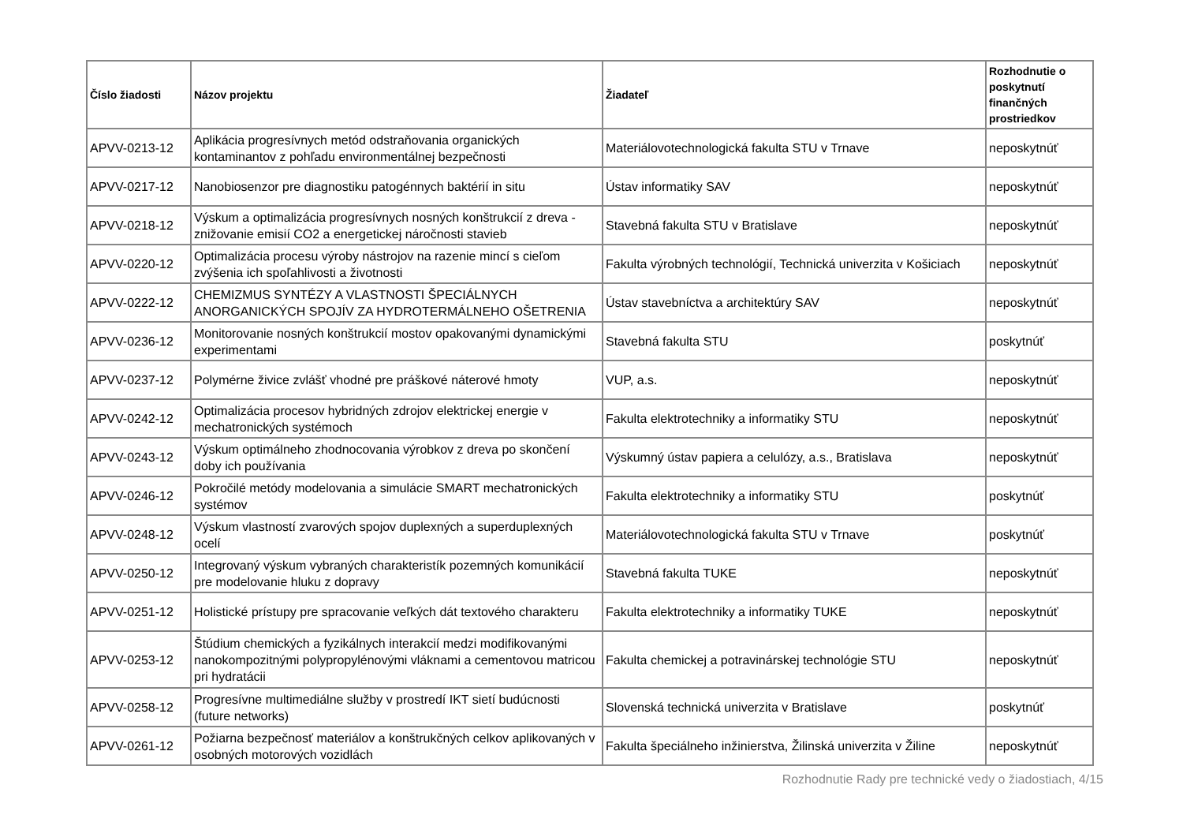| Číslo žiadosti | Názov projektu | Žiadateľ | Rozhodnutie o poskytnutí finančných prostriedkov |
| --- | --- | --- | --- |
| APVV-0213-12 | Aplikácia progresívnych metód odstraňovania organických kontaminantov z pohľadu environmentálnej bezpečnosti | Materiálovotechnologická fakulta STU v Trnave | neposkytnúť |
| APVV-0217-12 | Nanobiosenzor pre diagnostiku patogénnych baktérií in situ | Ústav informatiky SAV | neposkytnúť |
| APVV-0218-12 | Výskum a optimalizácia progresívnych nosných konštrukcií z dreva - znižovanie emisií CO2 a energetickej náročnosti stavieb | Stavebná fakulta STU v Bratislave | neposkytnúť |
| APVV-0220-12 | Optimalizácia procesu výroby nástrojov na razenie mincí s cieľom zvýšenia ich spoľahlivosti a životnosti | Fakulta výrobných technológií, Technická univerzita v Košiciach | neposkytnúť |
| APVV-0222-12 | CHEMIZMUS SYNTÉZY A VLASTNOSTI ŠPECIÁLNYCH ANORGANICKÝCH SPOJÍV ZA HYDROTERMÁLNEHO OŠETRENIA | Ústav stavebníctva a architektúry SAV | neposkytnúť |
| APVV-0236-12 | Monitorovanie nosných konštrukcií mostov opakovanými dynamickými experimentami | Stavebná fakulta STU | poskytnúť |
| APVV-0237-12 | Polymérne živice zvlášť vhodné pre práškové náterové hmoty | VUP, a.s. | neposkytnúť |
| APVV-0242-12 | Optimalizácia procesov hybridných zdrojov elektrickej energie v mechatronických systémoch | Fakulta elektrotechniky a informatiky STU | neposkytnúť |
| APVV-0243-12 | Výskum optimálneho zhodnocovania výrobkov z dreva po skončení doby ich používania | Výskumný ústav papiera a celulózy, a.s., Bratislava | neposkytnúť |
| APVV-0246-12 | Pokročilé metódy modelovania a simulácie SMART mechatronických systémov | Fakulta elektrotechniky a informatiky STU | poskytnúť |
| APVV-0248-12 | Výskum vlastností zvarových spojov duplexných a superduplexných ocelí | Materiálovotechnologická fakulta STU v Trnave | poskytnúť |
| APVV-0250-12 | Integrovaný výskum vybraných charakteristík pozemných komunikácií pre modelovanie hluku z dopravy | Stavebná fakulta TUKE | neposkytnúť |
| APVV-0251-12 | Holistické prístupy pre spracovanie veľkých dát textového charakteru | Fakulta elektrotechniky a informatiky TUKE | neposkytnúť |
| APVV-0253-12 | Štúdium chemických a fyzikálnych interakcií medzi modifikovanými nanokompozitnými polypropylénovými vláknami a cementovou matricou pri hydratácii | Fakulta chemickej a potravinárskej technológie STU | neposkytnúť |
| APVV-0258-12 | Progresívne multimediálne služby v prostredí IKT sietí budúcnosti (future networks) | Slovenská technická univerzita v Bratislave | poskytnúť |
| APVV-0261-12 | Požiarna bezpečnosť materiálov a konštrukčných celkov aplikovaných v osobných motorových vozidlách | Fakulta špeciálneho inžinierstva, Žilinská univerzita v Žiline | neposkytnúť |
Rozhodnutie Rady pre technické vedy o žiadostiach, 4/15